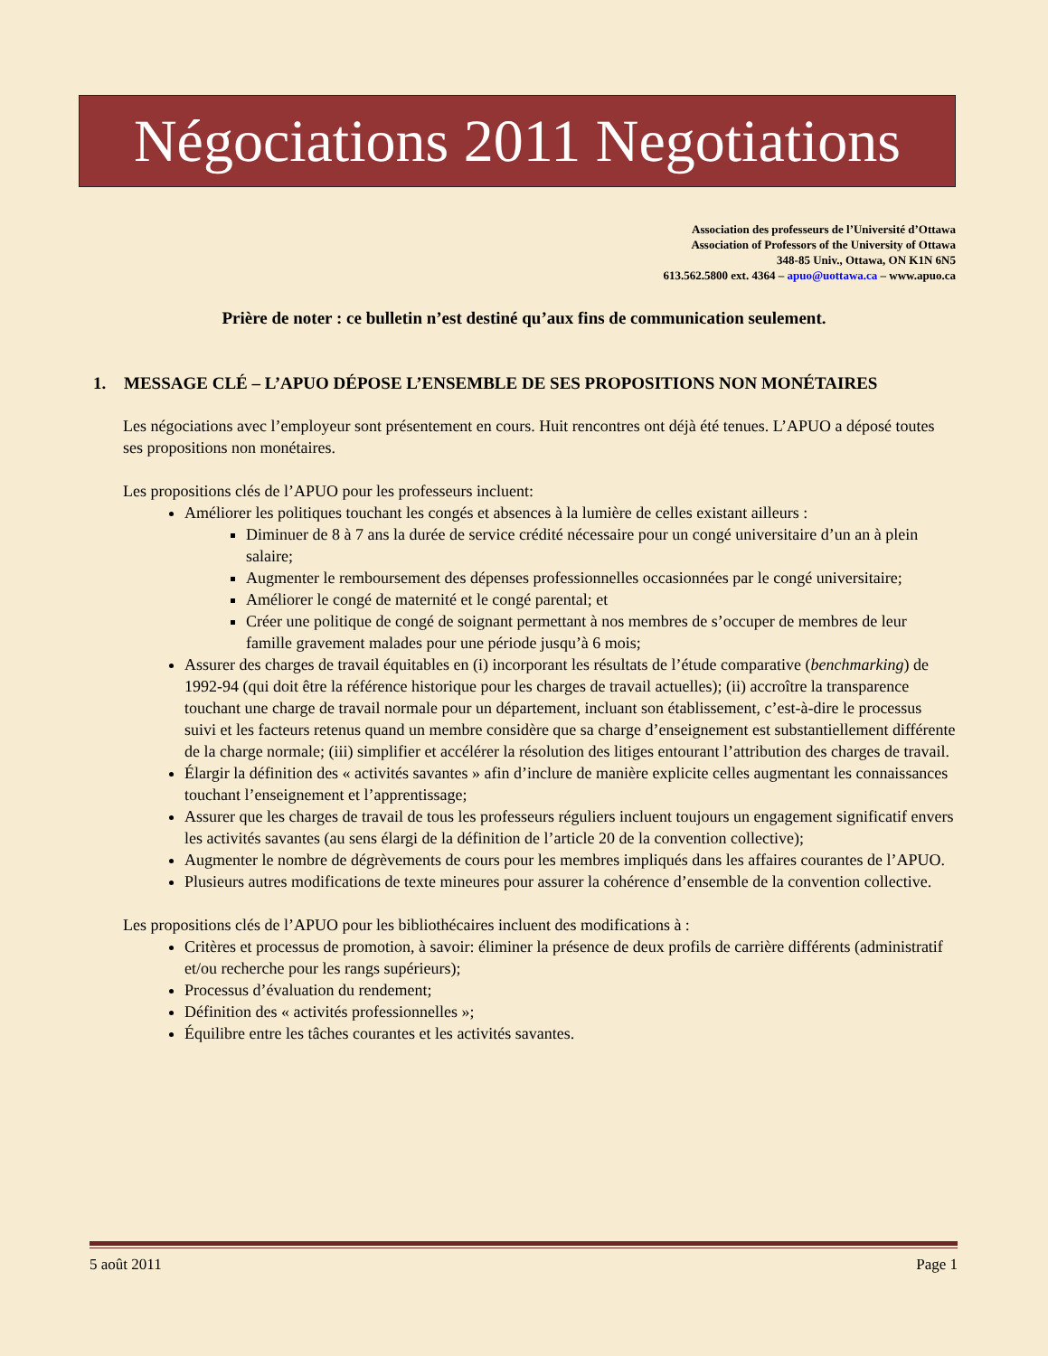Négociations 2011 Negotiations
Association des professeurs de l’Université d’Ottawa
Association of Professors of the University of Ottawa
348-85 Univ., Ottawa, ON K1N 6N5
613.562.5800 ext. 4364 – apuo@uottawa.ca – www.apuo.ca
Prière de noter : ce bulletin n’est destiné qu’aux fins de communication seulement.
1. MESSAGE CLÉ – L’APUO DÉPOSE L’ENSEMBLE DE SES PROPOSITIONS NON MONÉTAIRES
Les négociations avec l’employeur sont présentement en cours. Huit rencontres ont déjà été tenues. L’APUO a déposé toutes ses propositions non monétaires.
Les propositions clés de l’APUO pour les professeurs incluent:
Améliorer les politiques touchant les congés et absences à la lumière de celles existant ailleurs :
Diminuer de 8 à 7 ans la durée de service crédité nécessaire pour un congé universitaire d’un an à plein salaire;
Augmenter le remboursement des dépenses professionnelles occasionnées par le congé universitaire;
Améliorer le congé de maternité et le congé parental; et
Créer une politique de congé de soignant permettant à nos membres de s’occuper de membres de leur famille gravement malades pour une période jusqu’à 6 mois;
Assurer des charges de travail équitables en (i) incorporant les résultats de l’étude comparative (benchmarking) de 1992-94 (qui doit être la référence historique pour les charges de travail actuelles); (ii) accroître la transparence touchant une charge de travail normale pour un département, incluant son établissement, c’est-à-dire le processus suivi et les facteurs retenus quand un membre considère que sa charge d’enseignement est substantiellement différente de la charge normale; (iii) simplifier et accélérer la résolution des litiges entourant l’attribution des charges de travail.
Élargir la définition des « activités savantes » afin d’inclure de manière explicite celles augmentant les connaissances touchant l’enseignement et l’apprentissage;
Assurer que les charges de travail de tous les professeurs réguliers incluent toujours un engagement significatif envers les activités savantes (au sens élargi de la définition de l’article 20 de la convention collective);
Augmenter le nombre de dégrèvements de cours pour les membres impliqués dans les affaires courantes de l’APUO.
Plusieurs autres modifications de texte mineures pour assurer la cohérence d’ensemble de la convention collective.
Les propositions clés de l’APUO pour les bibliothécaires incluent des modifications à :
Critères et processus de promotion, à savoir: éliminer la présence de deux profils de carrière différents (administratif et/ou recherche pour les rangs supérieurs);
Processus d’évaluation du rendement;
Définition des « activités professionnelles »;
Équilibre entre les tâches courantes et les activités savantes.
5 août 2011 Page 1